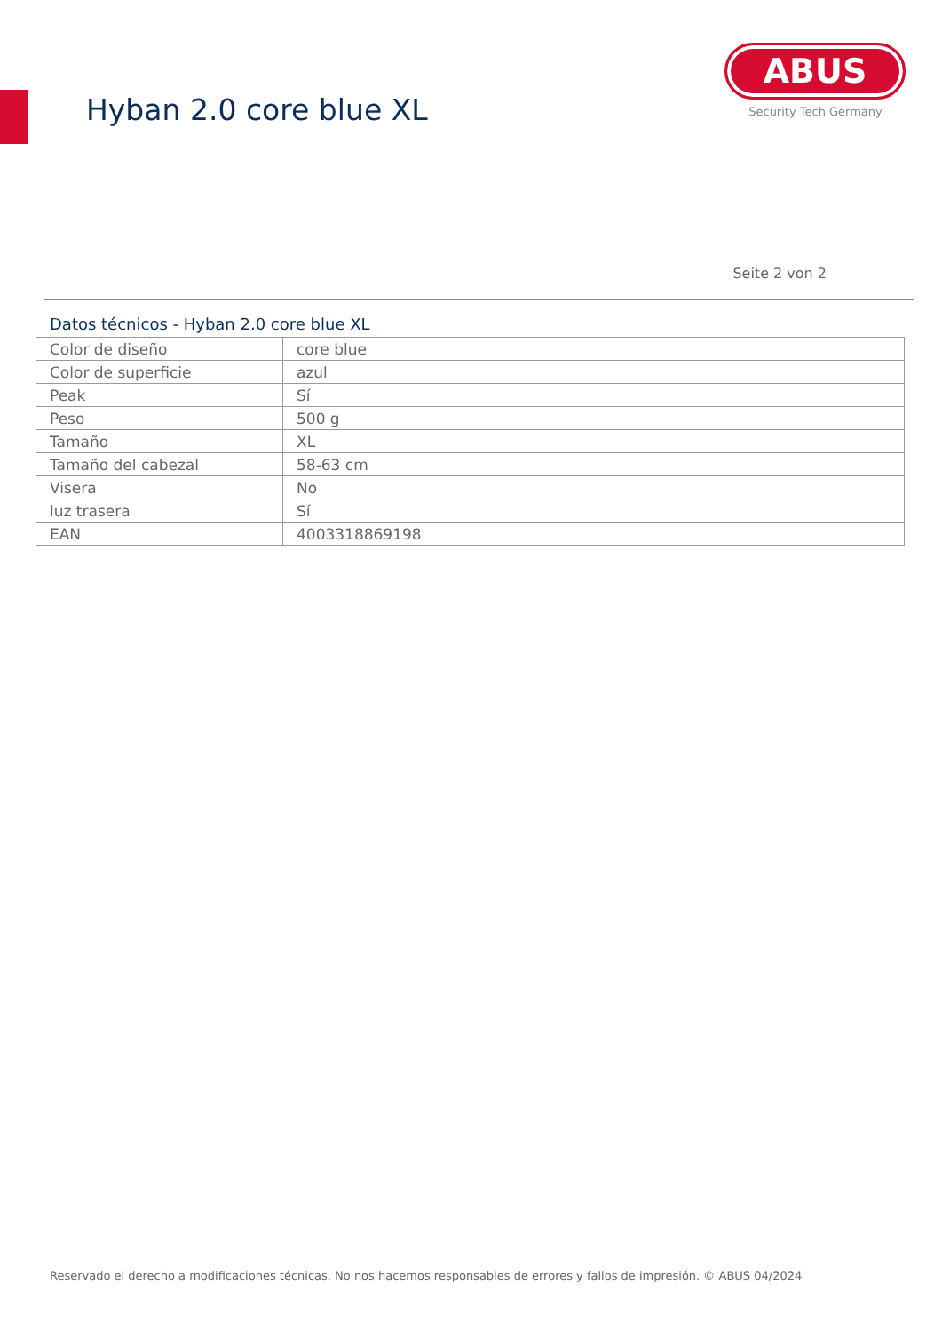Hyban 2.0 core blue XL
ABUS
Security Tech Germany
Seite 2 von 2
Datos técnicos - Hyban 2.0 core blue XL
| Color de diseño | core blue |
| Color de superficie | azul |
| Peak | Sí |
| Peso | 500 g |
| Tamaño | XL |
| Tamaño del cabezal | 58-63 cm |
| Visera | No |
| luz trasera | Sí |
| EAN | 4003318869198 |
Reservado el derecho a modificaciones técnicas. No nos hacemos responsables de errores y fallos de impresión. © ABUS 04/2024